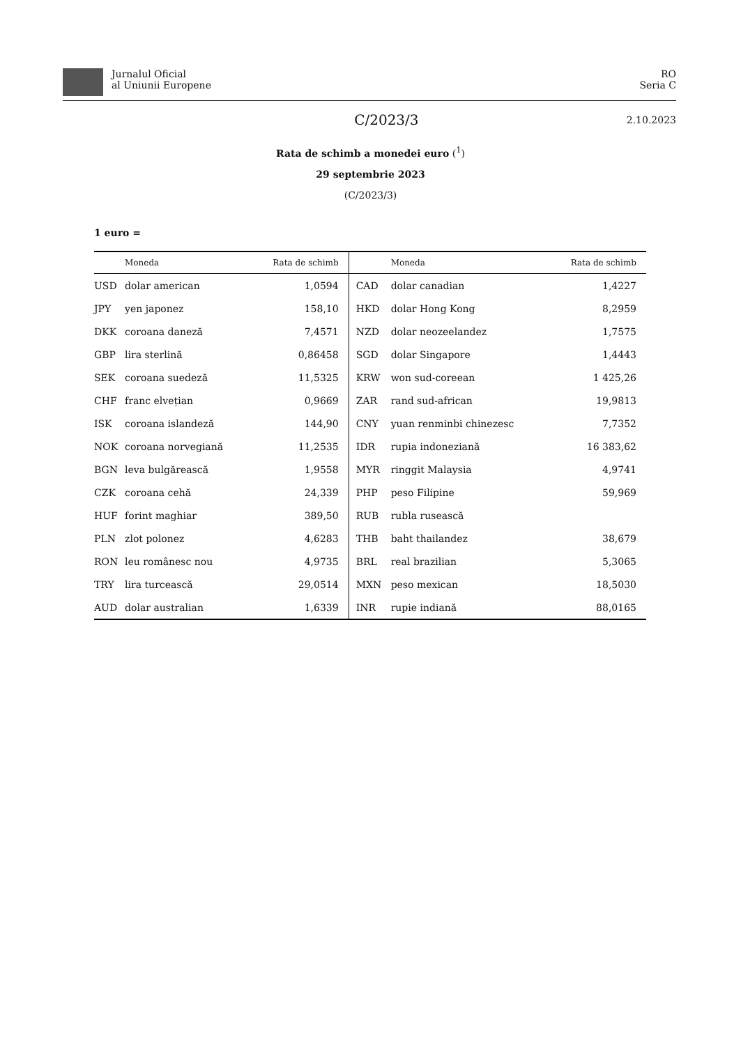Jurnalul Oficial
al Uniunii Europene
RO
Seria C
C/2023/3 2.10.2023
Rata de schimb a monedei euro (<sup>1</sup>)
29 septembrie 2023
(C/2023/3)
1 euro =
| | Moneda | Rata de schimb | | Moneda | Rata de schimb |
| --- | --- | --- | --- | --- | --- |
| USD | dolar american | 1,0594 | CAD | dolar canadian | 1,4227 |
| JPY | yen japonez | 158,10 | HKD | dolar Hong Kong | 8,2959 |
| DKK | coroana daneză | 7,4571 | NZD | dolar neozeelandez | 1,7575 |
| GBP | lira sterlină | 0,86458 | SGD | dolar Singapore | 1,4443 |
| SEK | coroana suedeză | 11,5325 | KRW | won sud-coreean | 1 425,26 |
| CHF | franc elvețian | 0,9669 | ZAR | rand sud-african | 19,9813 |
| ISK | coroana islandeză | 144,90 | CNY | yuan renminbi chinezesc | 7,7352 |
| NOK | coroana norvegiană | 11,2535 | IDR | rupia indoneziană | 16 383,62 |
| BGN | leva bulgărească | 1,9558 | MYR | ringgit Malaysia | 4,9741 |
| CZK | coroana cehă | 24,339 | PHP | peso Filipine | 59,969 |
| HUF | forint maghiar | 389,50 | RUB | rubla rusească | |
| PLN | zlot polonez | 4,6283 | THB | baht thailandez | 38,679 |
| RON | leu românesc nou | 4,9735 | BRL | real brazilian | 5,3065 |
| TRY | lira turcească | 29,0514 | MXN | peso mexican | 18,5030 |
| AUD | dolar australian | 1,6339 | INR | rupie indiană | 88,0165 |